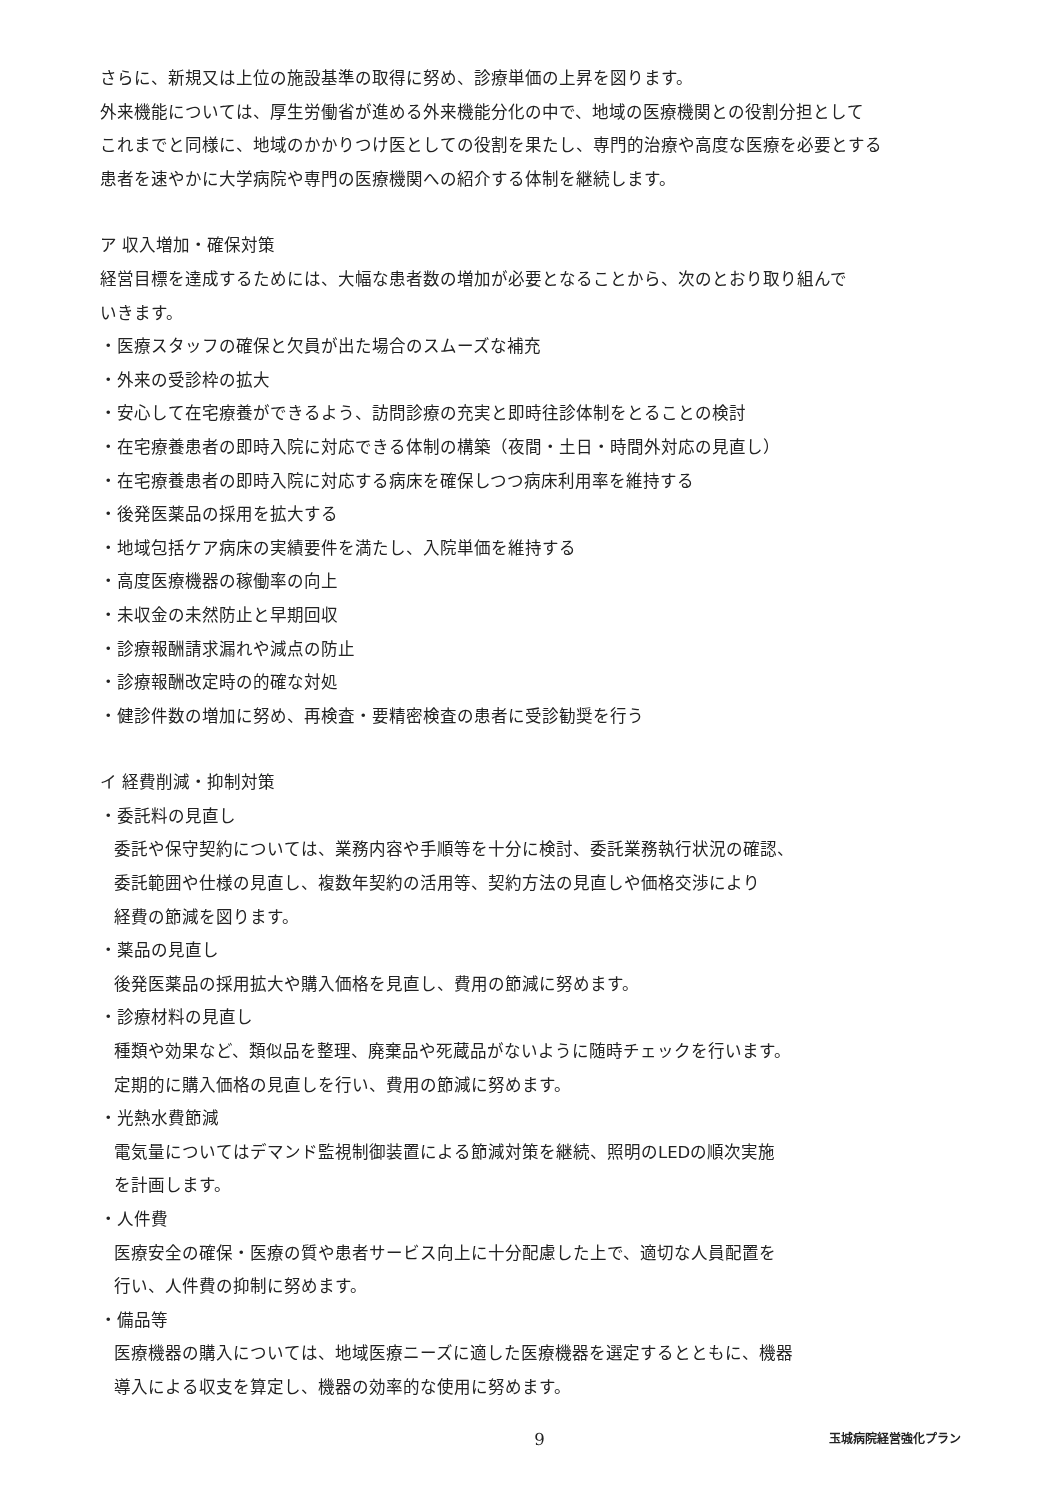さらに、新規又は上位の施設基準の取得に努め、診療単価の上昇を図ります。
外来機能については、厚生労働省が進める外来機能分化の中で、地域の医療機関との役割分担として
これまでと同様に、地域のかかりつけ医としての役割を果たし、専門的治療や高度な医療を必要とする
患者を速やかに大学病院や専門の医療機関への紹介する体制を継続します。
ア 収入増加・確保対策
経営目標を達成するためには、大幅な患者数の増加が必要となることから、次のとおり取り組んで
いきます。
・医療スタッフの確保と欠員が出た場合のスムーズな補充
・外来の受診枠の拡大
・安心して在宅療養ができるよう、訪問診療の充実と即時往診体制をとることの検討
・在宅療養患者の即時入院に対応できる体制の構築（夜間・土日・時間外対応の見直し）
・在宅療養患者の即時入院に対応する病床を確保しつつ病床利用率を維持する
・後発医薬品の採用を拡大する
・地域包括ケア病床の実績要件を満たし、入院単価を維持する
・高度医療機器の稼働率の向上
・未収金の未然防止と早期回収
・診療報酬請求漏れや減点の防止
・診療報酬改定時の的確な対処
・健診件数の増加に努め、再検査・要精密検査の患者に受診勧奨を行う
イ 経費削減・抑制対策
・委託料の見直し
委託や保守契約については、業務内容や手順等を十分に検討、委託業務執行状況の確認、
委託範囲や仕様の見直し、複数年契約の活用等、契約方法の見直しや価格交渉により
経費の節減を図ります。
・薬品の見直し
後発医薬品の採用拡大や購入価格を見直し、費用の節減に努めます。
・診療材料の見直し
種類や効果など、類似品を整理、廃棄品や死蔵品がないように随時チェックを行います。
定期的に購入価格の見直しを行い、費用の節減に努めます。
・光熱水費節減
電気量についてはデマンド監視制御装置による節減対策を継続、照明のLEDの順次実施
を計画します。
・人件費
医療安全の確保・医療の質や患者サービス向上に十分配慮した上で、適切な人員配置を
行い、人件費の抑制に努めます。
・備品等
医療機器の購入については、地域医療ニーズに適した医療機器を選定するとともに、機器
導入による収支を算定し、機器の効率的な使用に努めます。
9 玉城病院経営強化プラン